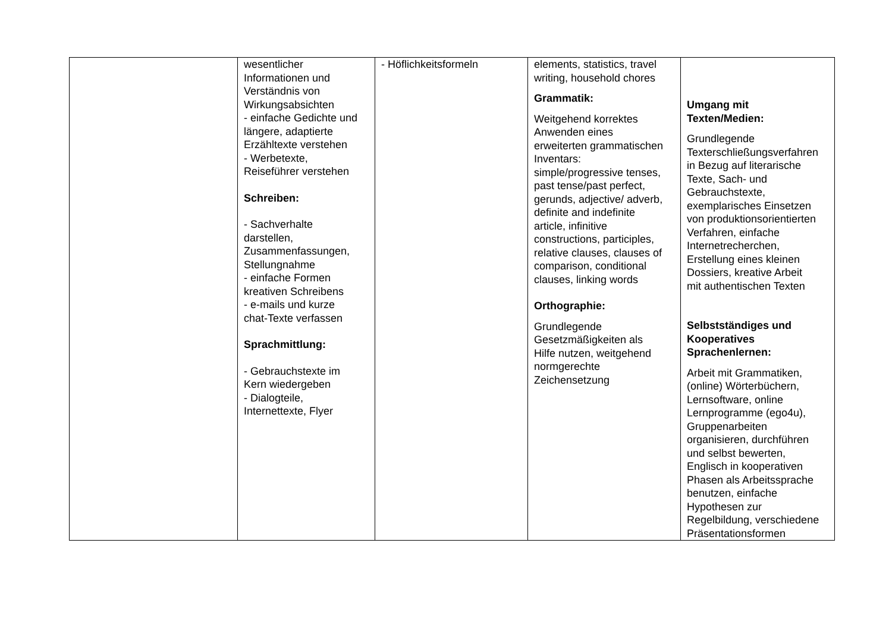| | wesentlicher Informationen und Verständnis von Wirkungsabsichten - einfache Gedichte und längere, adaptierte Erzähltexte verstehen - Werbetexte, Reiseführer verstehen Schreiben: - Sachverhalte darstellen, Zusammenfassungen, Stellungnahme - einfache Formen kreativen Schreibens - e-mails und kurze chat-Texte verfassen Sprachmittlung: - Gebrauchstexte im Kern wiedergeben - Dialogteile, Internettexte, Flyer | - Höflichkeitsformeln | elements, statistics, travel writing, household chores Grammatik: Weitgehend korrektes Anwenden eines erweiterten grammatischen Inventars: simple/progressive tenses, past tense/past perfect, gerunds, adjective/ adverb, definite and indefinite article, infinitive constructions, participles, relative clauses, clauses of comparison, conditional clauses, linking words Orthographie: Grundlegende Gesetzmäßigkeiten als Hilfe nutzen, weitgehend normgerechte Zeichensetzung | Umgang mit Texten/Medien: Grundlegende Texterschließungsverfahren in Bezug auf literarische Texte, Sach- und Gebrauchstexte, exemplarisches Einsetzen von produktionsorientierten Verfahren, einfache Internetrecherchen, Erstellung eines kleinen Dossiers, kreative Arbeit mit authentischen Texten Selbstständiges und Kooperatives Sprachenlernen: Arbeit mit Grammatiken, (online) Wörterbüchern, Lernsoftware, online Lernprogramme (ego4u), Gruppenarbeiten organisieren, durchführen und selbst bewerten, Englisch in kooperativen Phasen als Arbeitssprache benutzen, einfache Hypothesen zur Regelbildung, verschiedene Präsentationsformen |